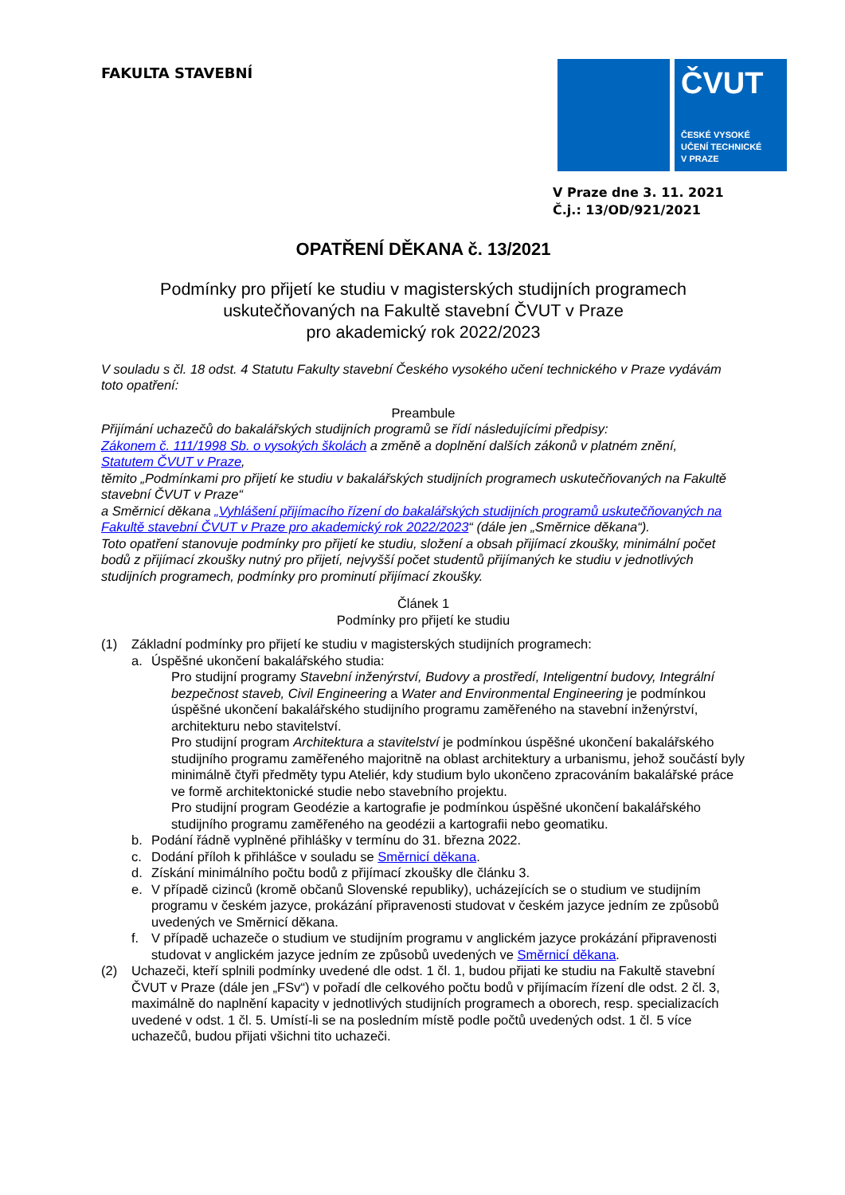FAKULTA STAVEBNÍ
ČVUT
ČESKÉ VYSOKÉ
UČENÍ TECHNICKÉ
V PRAZE
V Praze dne 3. 11. 2021
Č.j.: 13/OD/921/2021
OPATŘENÍ DĚKANA č. 13/2021
Podmínky pro přijetí ke studiu v magisterských studijních programech
uskutečňovaných na Fakultě stavební ČVUT v Praze
pro akademický rok 2022/2023
V souladu s čl. 18 odst. 4 Statutu Fakulty stavební Českého vysokého učení technického v Praze vydávám toto opatření:
Preambule
Přijímání uchazečů do bakalářských studijních programů se řídí následujícími předpisy:
Zákonem č. 111/1998 Sb. o vysokých školách a změně a doplnění dalších zákonů v platném znění,
Statutem ČVUT v Praze,
těmito „Podmínkami pro přijetí ke studiu v bakalářských studijních programech uskutečňovaných na Fakultě stavební ČVUT v Praze“
a Směrnicí děkana „Vyhlášení přijímacího řízení do bakalářských studijních programů uskutečňovaných na Fakultě stavební ČVUT v Praze pro akademický rok 2022/2023“ (dále jen „Směrnice děkana“).
Toto opatření stanovuje podmínky pro přijetí ke studiu, složení a obsah přijímací zkoušky, minimální počet bodů z přijímací zkoušky nutný pro přijetí, nejvyšší počet studentů přijímaných ke studiu v jednotlivých studijních programech, podmínky pro prominutí přijímací zkoušky.
Článek 1
Podmínky pro přijetí ke studiu
(1) Základní podmínky pro přijetí ke studiu v magisterských studijních programech:
a. Úspěšné ukončení bakalářského studia:
Pro studijní programy Stavební inženýrství, Budovy a prostředí, Inteligentní budovy, Integrální bezpečnost staveb, Civil Engineering a Water and Environmental Engineering je podmínkou úspěšné ukončení bakalářského studijního programu zaměřeného na stavební inženýrství, architekturu nebo stavitelství.
Pro studijní program Architektura a stavitelství je podmínkou úspěšné ukončení bakalářského studijního programu zaměřeného majoritně na oblast architektury a urbanismu, jehož součástí byly minimálně čtyři předměty typu Ateliér, kdy studium bylo ukončeno zpracováním bakalářské práce ve formě architektonické studie nebo stavebního projektu.
Pro studijní program Geodézie a kartografie je podmínkou úspěšné ukončení bakalářského studijního programu zaměřeného na geodézii a kartografii nebo geomatiku.
b. Podání řádně vyplněné přihlášky v termínu do 31. března 2022.
c. Dodání příloh k přihlášce v souladu se Směrnicí děkana.
d. Získání minimálního počtu bodů z přijímací zkoušky dle článku 3.
e. V případě cizinců (kromě občanů Slovenské republiky), ucházejících se o studium ve studijním programu v českém jazyce, prokázání připravenosti studovat v českém jazyce jedním ze způsobů uvedených ve Směrnicí děkana.
f. V případě uchazeče o studium ve studijním programu v anglickém jazyce prokázání připravenosti studovat v anglickém jazyce jedním ze způsobů uvedených ve Směrnicí děkana.
(2) Uchazeči, kteří splnili podmínky uvedené dle odst. 1 čl. 1, budou přijati ke studiu na Fakultě stavební ČVUT v Praze (dále jen „FSv“) v pořadí dle celkového počtu bodů v přijímacím řízení dle odst. 2 čl. 3, maximálně do naplnění kapacity v jednotlivých studijních programech a oborech, resp. specializacích uvedené v odst. 1 čl. 5. Umístí-li se na posledním místě podle počtů uvedených odst. 1 čl. 5 více uchazečů, budou přijati všichni tito uchazeči.